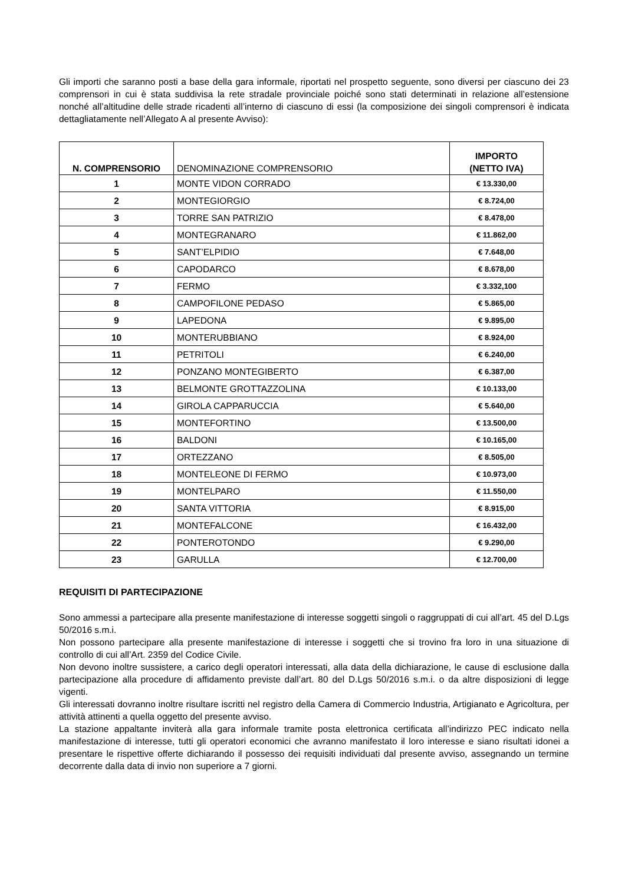Gli importi che saranno posti a base della gara informale, riportati nel prospetto seguente, sono diversi per ciascuno dei 23 comprensori in cui è stata suddivisa la rete stradale provinciale poiché sono stati determinati in relazione all’estensione nonché all’altitudine delle strade ricadenti all’interno di ciascuno di essi (la composizione dei singoli comprensori è indicata dettagliatamente nell’Allegato A al presente Avviso):
| N. COMPRENSORIO | DENOMINAZIONE COMPRENSORIO | IMPORTO (NETTO IVA) |
| --- | --- | --- |
| 1 | MONTE VIDON CORRADO | € 13.330,00 |
| 2 | MONTEGIORGIO | € 8.724,00 |
| 3 | TORRE SAN PATRIZIO | € 8.478,00 |
| 4 | MONTEGRANARO | € 11.862,00 |
| 5 | SANT’ELPIDIO | € 7.648,00 |
| 6 | CAPODARCO | € 8.678,00 |
| 7 | FERMO | € 3.332,100 |
| 8 | CAMPOFILONE PEDASO | € 5.865,00 |
| 9 | LAPEDONA | € 9.895,00 |
| 10 | MONTERUBBIANO | € 8.924,00 |
| 11 | PETRITOLI | € 6.240,00 |
| 12 | PONZANO MONTEGIBERTO | € 6.387,00 |
| 13 | BELMONTE GROTTAZZOLINA | € 10.133,00 |
| 14 | GIROLA CAPPARUCCIA | € 5.640,00 |
| 15 | MONTEFORTINO | € 13.500,00 |
| 16 | BALDONI | € 10.165,00 |
| 17 | ORTEZZANO | € 8.505,00 |
| 18 | MONTELEONE DI FERMO | € 10.973,00 |
| 19 | MONTELPARO | € 11.550,00 |
| 20 | SANTA VITTORIA | € 8.915,00 |
| 21 | MONTEFALCONE | € 16.432,00 |
| 22 | PONTEROTONDO | € 9.290,00 |
| 23 | GARULLA | € 12.700,00 |
REQUISITI DI PARTECIPAZIONE
Sono ammessi a partecipare alla presente manifestazione di interesse soggetti singoli o raggruppati di cui all’art. 45 del D.Lgs 50/2016 s.m.i.
Non possono partecipare alla presente manifestazione di interesse i soggetti che si trovino fra loro in una situazione di controllo di cui all’Art. 2359 del Codice Civile.
Non devono inoltre sussistere, a carico degli operatori interessati, alla data della dichiarazione, le cause di esclusione dalla partecipazione alla procedure di affidamento previste dall’art. 80 del D.Lgs 50/2016 s.m.i. o da altre disposizioni di legge vigenti.
Gli interessati dovranno inoltre risultare iscritti nel registro della Camera di Commercio Industria, Artigianato e Agricoltura, per attività attinenti a quella oggetto del presente avviso.
La stazione appaltante inviterà alla gara informale tramite posta elettronica certificata all’indirizzo PEC indicato nella manifestazione di interesse, tutti gli operatori economici che avranno manifestato il loro interesse e siano risultati idonei a presentare le rispettive offerte dichiarando il possesso dei requisiti individuati dal presente avviso, assegnando un termine decorrente dalla data di invio non superiore a 7 giorni.